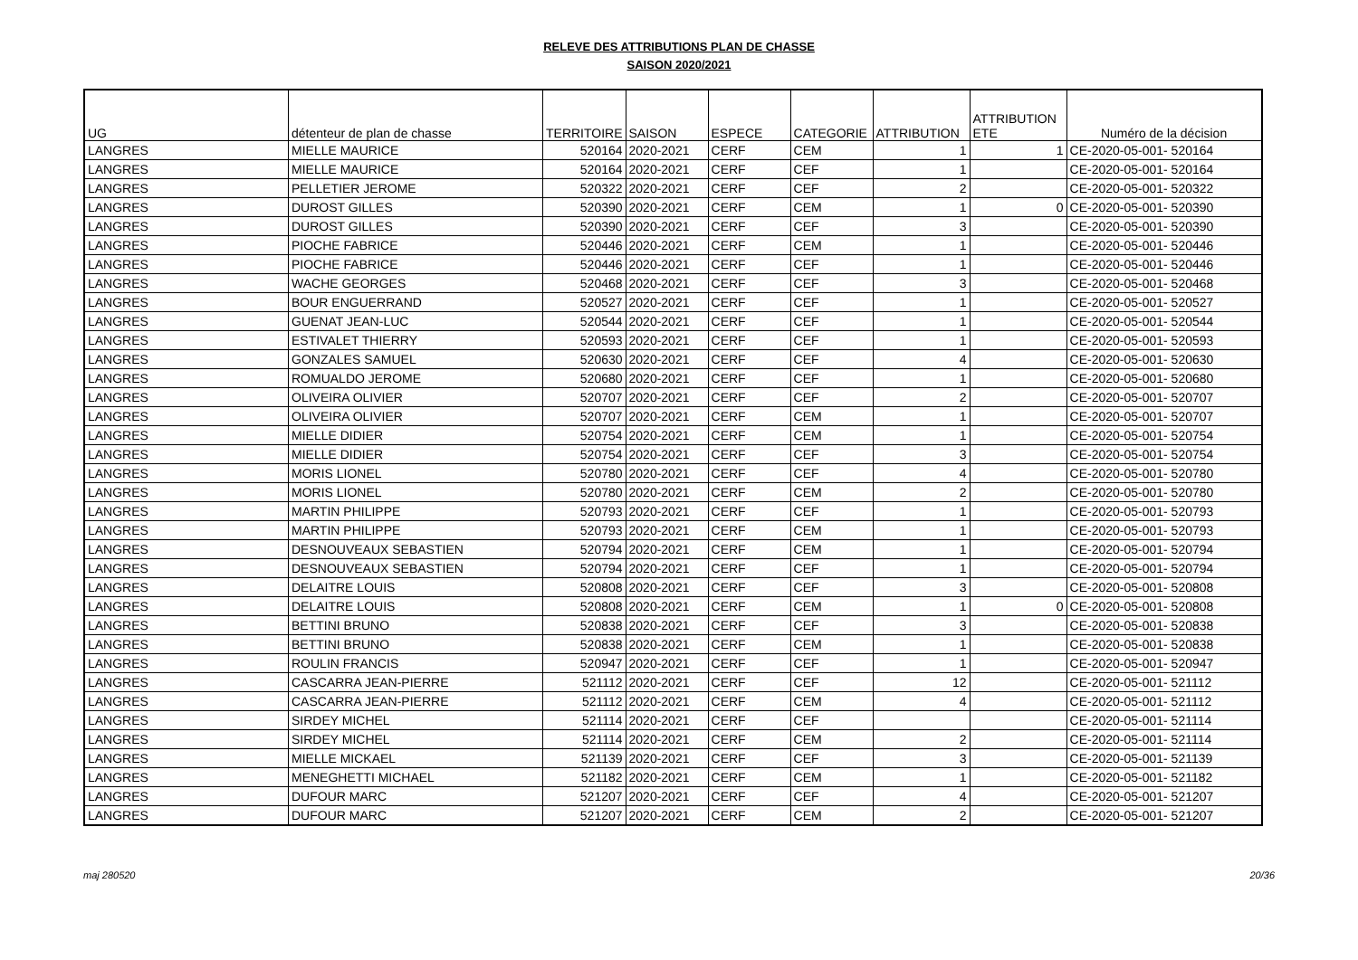RELEVE DES ATTRIBUTIONS PLAN DE CHASSE
SAISON 2020/2021
| UG | détenteur de plan de chasse | TERRITOIRE | SAISON | ESPECE | CATEGORIE | ATTRIBUTION | ATTRIBUTION ETE | Numéro de la décision |
| --- | --- | --- | --- | --- | --- | --- | --- | --- |
| LANGRES | MIELLE MAURICE | 520164 | 2020-2021 | CERF | CEM | 1 | 1 | CE-2020-05-001- 520164 |
| LANGRES | MIELLE MAURICE | 520164 | 2020-2021 | CERF | CEF | 1 | | CE-2020-05-001- 520164 |
| LANGRES | PELLETIER JEROME | 520322 | 2020-2021 | CERF | CEF | 2 | | CE-2020-05-001- 520322 |
| LANGRES | DUROST GILLES | 520390 | 2020-2021 | CERF | CEM | 1 | 0 | CE-2020-05-001- 520390 |
| LANGRES | DUROST GILLES | 520390 | 2020-2021 | CERF | CEF | 3 | | CE-2020-05-001- 520390 |
| LANGRES | PIOCHE FABRICE | 520446 | 2020-2021 | CERF | CEM | 1 | | CE-2020-05-001- 520446 |
| LANGRES | PIOCHE FABRICE | 520446 | 2020-2021 | CERF | CEF | 1 | | CE-2020-05-001- 520446 |
| LANGRES | WACHE GEORGES | 520468 | 2020-2021 | CERF | CEF | 3 | | CE-2020-05-001- 520468 |
| LANGRES | BOUR ENGUERRAND | 520527 | 2020-2021 | CERF | CEF | 1 | | CE-2020-05-001- 520527 |
| LANGRES | GUENAT JEAN-LUC | 520544 | 2020-2021 | CERF | CEF | 1 | | CE-2020-05-001- 520544 |
| LANGRES | ESTIVALET THIERRY | 520593 | 2020-2021 | CERF | CEF | 1 | | CE-2020-05-001- 520593 |
| LANGRES | GONZALES SAMUEL | 520630 | 2020-2021 | CERF | CEF | 4 | | CE-2020-05-001- 520630 |
| LANGRES | ROMUALDO JEROME | 520680 | 2020-2021 | CERF | CEF | 1 | | CE-2020-05-001- 520680 |
| LANGRES | OLIVEIRA OLIVIER | 520707 | 2020-2021 | CERF | CEF | 2 | | CE-2020-05-001- 520707 |
| LANGRES | OLIVEIRA OLIVIER | 520707 | 2020-2021 | CERF | CEM | 1 | | CE-2020-05-001- 520707 |
| LANGRES | MIELLE DIDIER | 520754 | 2020-2021 | CERF | CEM | 1 | | CE-2020-05-001- 520754 |
| LANGRES | MIELLE DIDIER | 520754 | 2020-2021 | CERF | CEF | 3 | | CE-2020-05-001- 520754 |
| LANGRES | MORIS LIONEL | 520780 | 2020-2021 | CERF | CEF | 4 | | CE-2020-05-001- 520780 |
| LANGRES | MORIS LIONEL | 520780 | 2020-2021 | CERF | CEM | 2 | | CE-2020-05-001- 520780 |
| LANGRES | MARTIN PHILIPPE | 520793 | 2020-2021 | CERF | CEF | 1 | | CE-2020-05-001- 520793 |
| LANGRES | MARTIN PHILIPPE | 520793 | 2020-2021 | CERF | CEM | 1 | | CE-2020-05-001- 520793 |
| LANGRES | DESNOUVEAUX SEBASTIEN | 520794 | 2020-2021 | CERF | CEM | 1 | | CE-2020-05-001- 520794 |
| LANGRES | DESNOUVEAUX SEBASTIEN | 520794 | 2020-2021 | CERF | CEF | 1 | | CE-2020-05-001- 520794 |
| LANGRES | DELAITRE LOUIS | 520808 | 2020-2021 | CERF | CEF | 3 | | CE-2020-05-001- 520808 |
| LANGRES | DELAITRE LOUIS | 520808 | 2020-2021 | CERF | CEM | 1 | 0 | CE-2020-05-001- 520808 |
| LANGRES | BETTINI BRUNO | 520838 | 2020-2021 | CERF | CEF | 3 | | CE-2020-05-001- 520838 |
| LANGRES | BETTINI BRUNO | 520838 | 2020-2021 | CERF | CEM | 1 | | CE-2020-05-001- 520838 |
| LANGRES | ROULIN FRANCIS | 520947 | 2020-2021 | CERF | CEF | 1 | | CE-2020-05-001- 520947 |
| LANGRES | CASCARRA JEAN-PIERRE | 521112 | 2020-2021 | CERF | CEF | 12 | | CE-2020-05-001- 521112 |
| LANGRES | CASCARRA JEAN-PIERRE | 521112 | 2020-2021 | CERF | CEM | 4 | | CE-2020-05-001- 521112 |
| LANGRES | SIRDEY MICHEL | 521114 | 2020-2021 | CERF | CEF | | | CE-2020-05-001- 521114 |
| LANGRES | SIRDEY MICHEL | 521114 | 2020-2021 | CERF | CEM | 2 | | CE-2020-05-001- 521114 |
| LANGRES | MIELLE MICKAEL | 521139 | 2020-2021 | CERF | CEF | 3 | | CE-2020-05-001- 521139 |
| LANGRES | MENEGHETTI MICHAEL | 521182 | 2020-2021 | CERF | CEM | 1 | | CE-2020-05-001- 521182 |
| LANGRES | DUFOUR MARC | 521207 | 2020-2021 | CERF | CEF | 4 | | CE-2020-05-001- 521207 |
| LANGRES | DUFOUR MARC | 521207 | 2020-2021 | CERF | CEM | 2 | | CE-2020-05-001- 521207 |
maj 280520 20/36